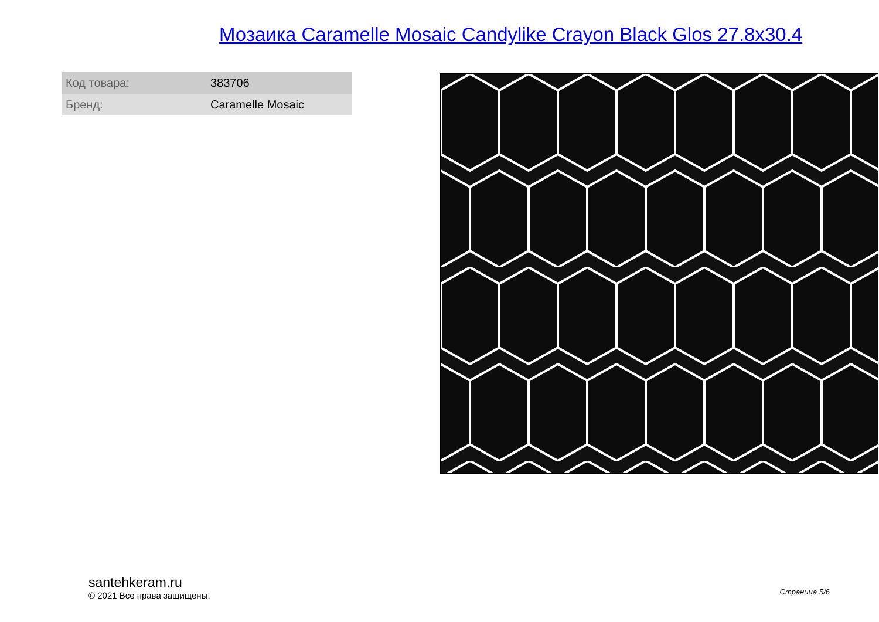Мозаика Caramelle Mosaic Candylike Crayon Black Glos 27.8x30.4
| Код товара: | 383706 |
| Бренд: | Caramelle Mosaic |
santehkeram.ru
© 2021 Все права защищены.
Страница 5/6